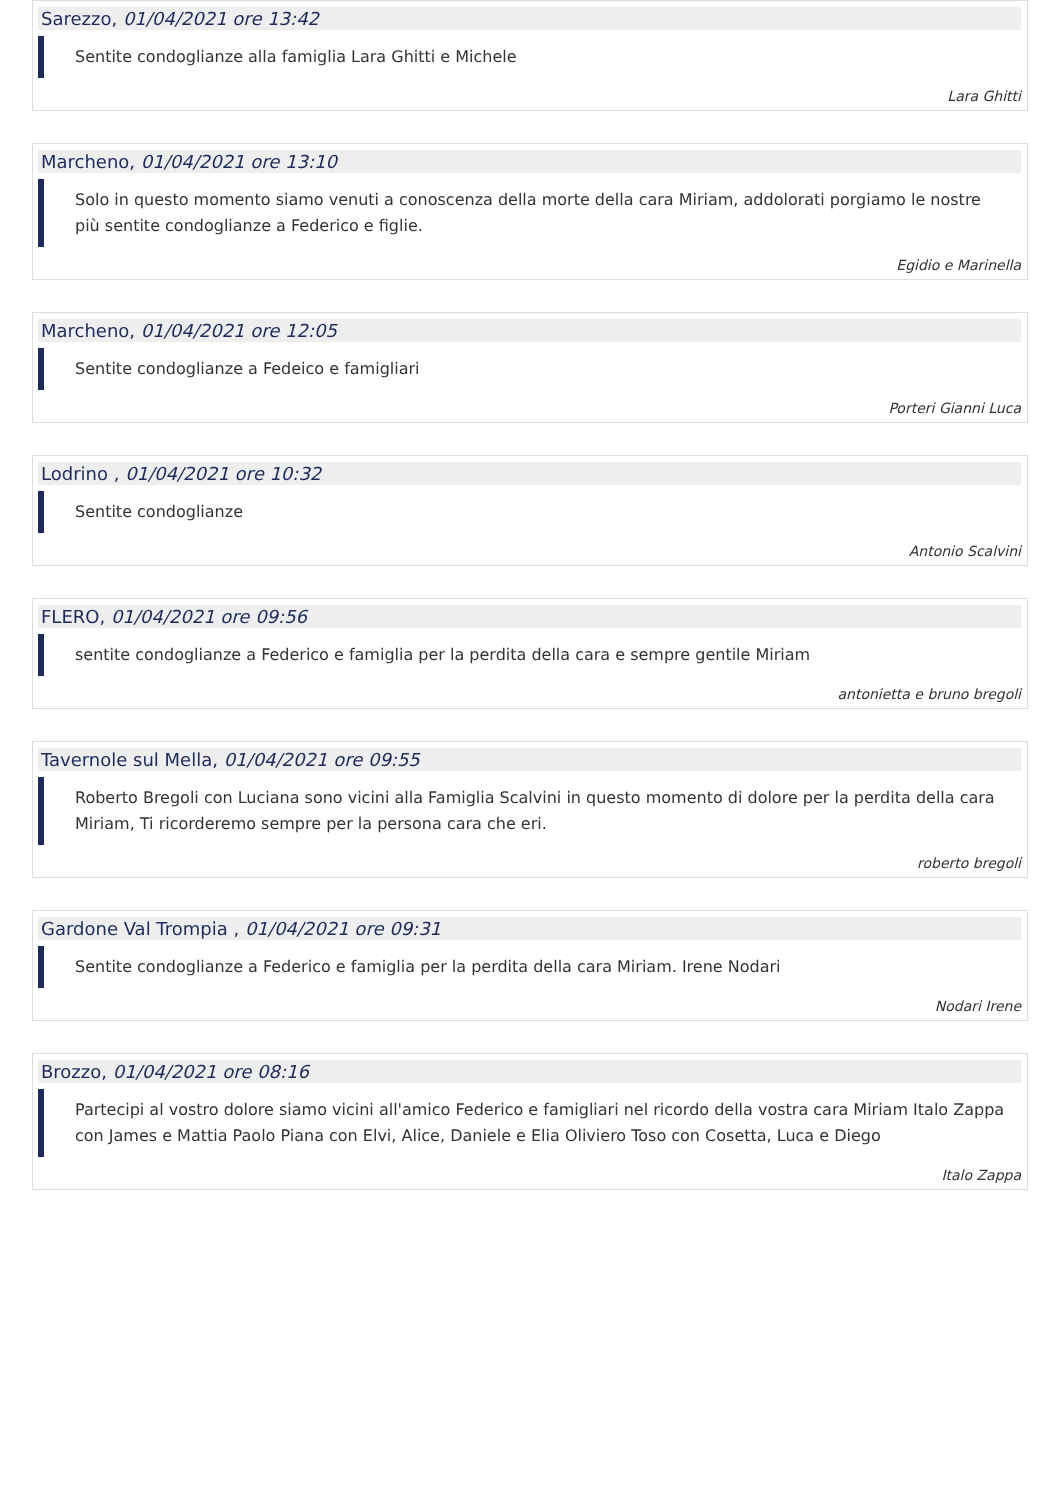Sarezzo, 01/04/2021 ore 13:42
Sentite condoglianze alla famiglia Lara Ghitti e Michele
Lara Ghitti
Marcheno, 01/04/2021 ore 13:10
Solo in questo momento siamo venuti a conoscenza della morte della cara Miriam, addolorati porgiamo le nostre più sentite condoglianze a Federico e figlie.
Egidio e Marinella
Marcheno, 01/04/2021 ore 12:05
Sentite condoglianze a Fedeico e famigliari
Porteri Gianni Luca
Lodrino , 01/04/2021 ore 10:32
Sentite condoglianze
Antonio Scalvini
FLERO, 01/04/2021 ore 09:56
sentite condoglianze a Federico e famiglia per la perdita della cara e sempre gentile Miriam
antonietta e bruno bregoli
Tavernole sul Mella, 01/04/2021 ore 09:55
Roberto Bregoli con Luciana sono vicini alla Famiglia Scalvini in questo momento di dolore per la perdita della cara Miriam, Ti ricorderemo sempre per la persona cara che eri.
roberto bregoli
Gardone Val Trompia , 01/04/2021 ore 09:31
Sentite condoglianze a Federico e famiglia per la perdita della cara Miriam. Irene Nodari
Nodari Irene
Brozzo, 01/04/2021 ore 08:16
Partecipi al vostro dolore siamo vicini all'amico Federico e famigliari nel ricordo della vostra cara Miriam Italo Zappa con James e Mattia Paolo Piana con Elvi, Alice, Daniele e Elia Oliviero Toso con Cosetta, Luca e Diego
Italo Zappa